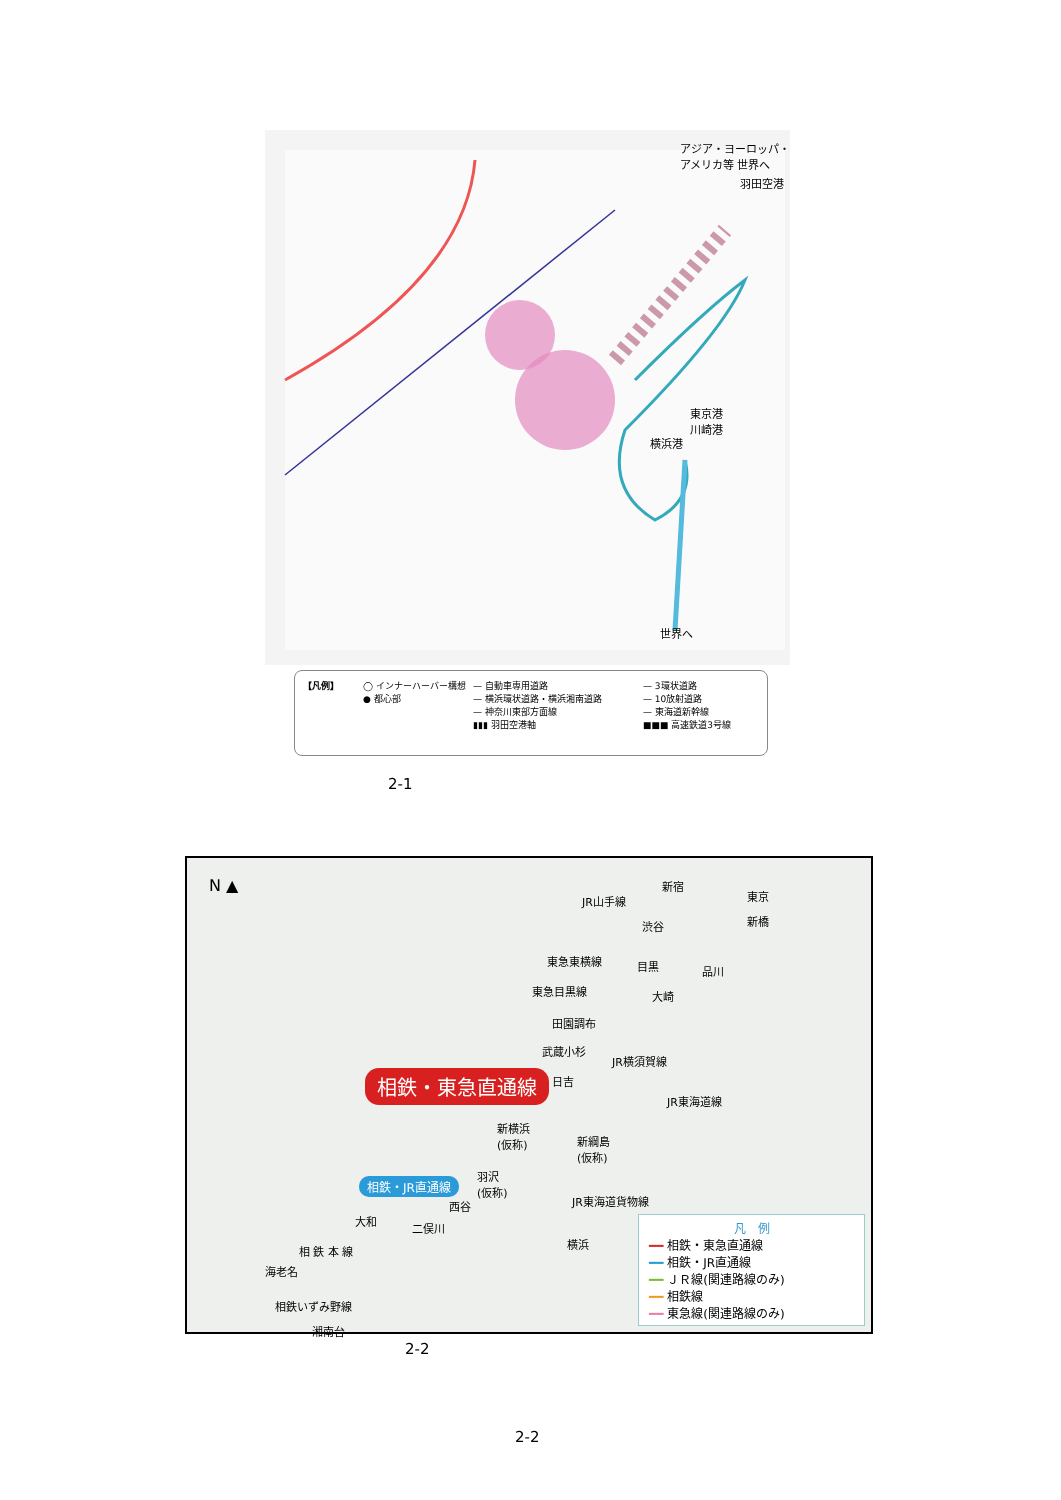アジア・ヨーロッパ・
アメリカ等 世界へ
羽田空港
東京港
川崎港
横浜港
世界へ
【凡例】
◯ インナーハーバー構想
● 都心部
— 自動車専用道路
— 横浜環状道路・横浜湘南道路
— 神奈川東部方面線
▮▮▮ 羽田空港軸
— 3環状道路
— 10放射道路
— 東海道新幹線
■■■ 高速鉄道3号線
2-1
N ▲
相鉄・東急直通線
相鉄・JR直通線
JR山手線
東急東横線
東急目黒線
JR横須賀線
JR東海道線
JR東海道貨物線
新宿
東京
新橋
渋谷
目黒 品川
大崎
田園調布
武蔵小杉
日吉
新横浜
(仮称)
新綱島
(仮称)
羽沢
(仮称)
西谷
大和
二俣川
横浜
相 鉄 本 線
海老名
相鉄いずみ野線
湘南台
凡　例
━━ 相鉄・東急直通線
━━ 相鉄・JR直通線
━━ ＪＲ線(関連路線のみ)
━━ 相鉄線
━━ 東急線(関連路線のみ)
2-2
2-2